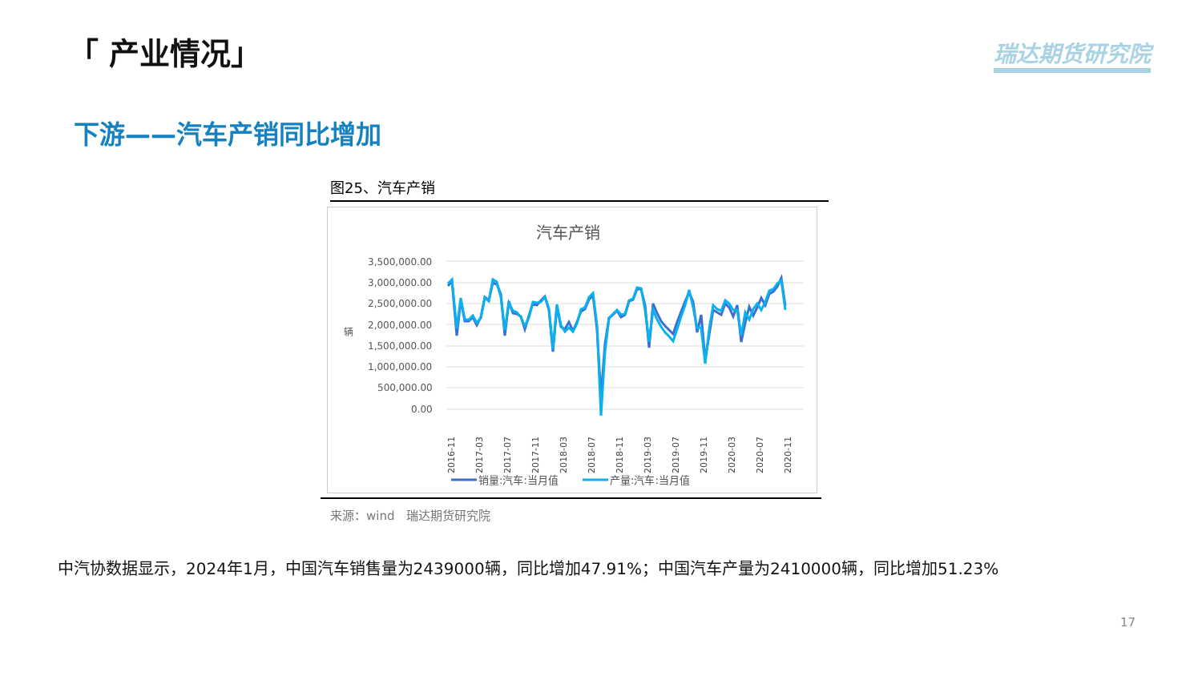「 产业情况」 瑞达期货研究院
下游——汽车产销同比增加
图25、汽车产销
汽车产销
3,500,000.00
3,000,000.00
2,500,000.00
2,000,000.00
1,500,000.00
1,000,000.00
500,000.00
0.00
辆
2016-11
2017-03
2017-07
2017-11
2018-03
2018-07
2018-11
2019-03
2019-07
2019-11
2020-03
2020-07
2020-11
销量:汽车:当月值
产量:汽车:当月值
来源：wind　瑞达期货研究院
中汽协数据显示，2024年1月，中国汽车销售量为2439000辆，同比增加47.91%；中国汽车产量为2410000辆，同比增加51.23%
17